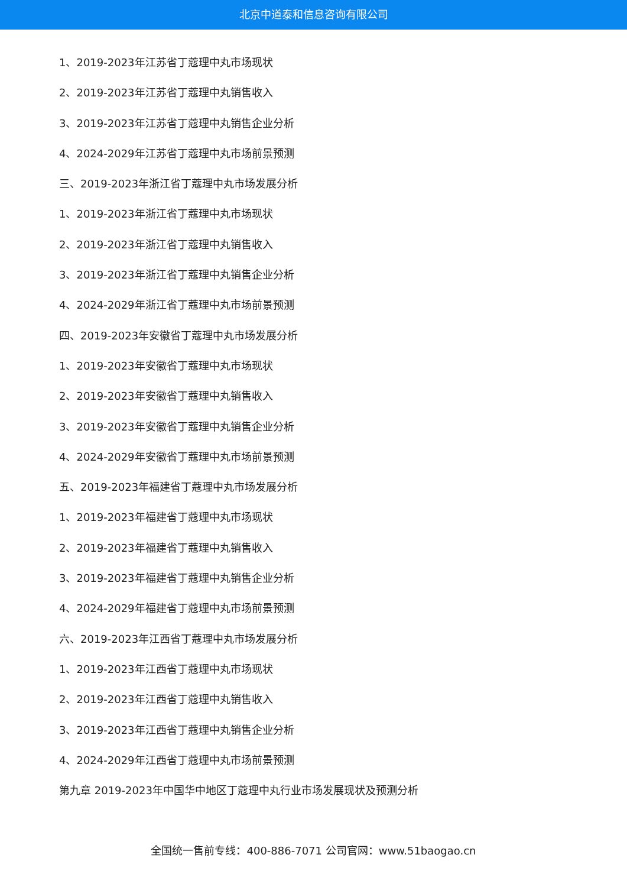北京中道泰和信息咨询有限公司
1、2019-2023年江苏省丁蔻理中丸市场现状
2、2019-2023年江苏省丁蔻理中丸销售收入
3、2019-2023年江苏省丁蔻理中丸销售企业分析
4、2024-2029年江苏省丁蔻理中丸市场前景预测
三、2019-2023年浙江省丁蔻理中丸市场发展分析
1、2019-2023年浙江省丁蔻理中丸市场现状
2、2019-2023年浙江省丁蔻理中丸销售收入
3、2019-2023年浙江省丁蔻理中丸销售企业分析
4、2024-2029年浙江省丁蔻理中丸市场前景预测
四、2019-2023年安徽省丁蔻理中丸市场发展分析
1、2019-2023年安徽省丁蔻理中丸市场现状
2、2019-2023年安徽省丁蔻理中丸销售收入
3、2019-2023年安徽省丁蔻理中丸销售企业分析
4、2024-2029年安徽省丁蔻理中丸市场前景预测
五、2019-2023年福建省丁蔻理中丸市场发展分析
1、2019-2023年福建省丁蔻理中丸市场现状
2、2019-2023年福建省丁蔻理中丸销售收入
3、2019-2023年福建省丁蔻理中丸销售企业分析
4、2024-2029年福建省丁蔻理中丸市场前景预测
六、2019-2023年江西省丁蔻理中丸市场发展分析
1、2019-2023年江西省丁蔻理中丸市场现状
2、2019-2023年江西省丁蔻理中丸销售收入
3、2019-2023年江西省丁蔻理中丸销售企业分析
4、2024-2029年江西省丁蔻理中丸市场前景预测
第九章 2019-2023年中国华中地区丁蔻理中丸行业市场发展现状及预测分析
全国统一售前专线：400-886-7071 公司官网：www.51baogao.cn